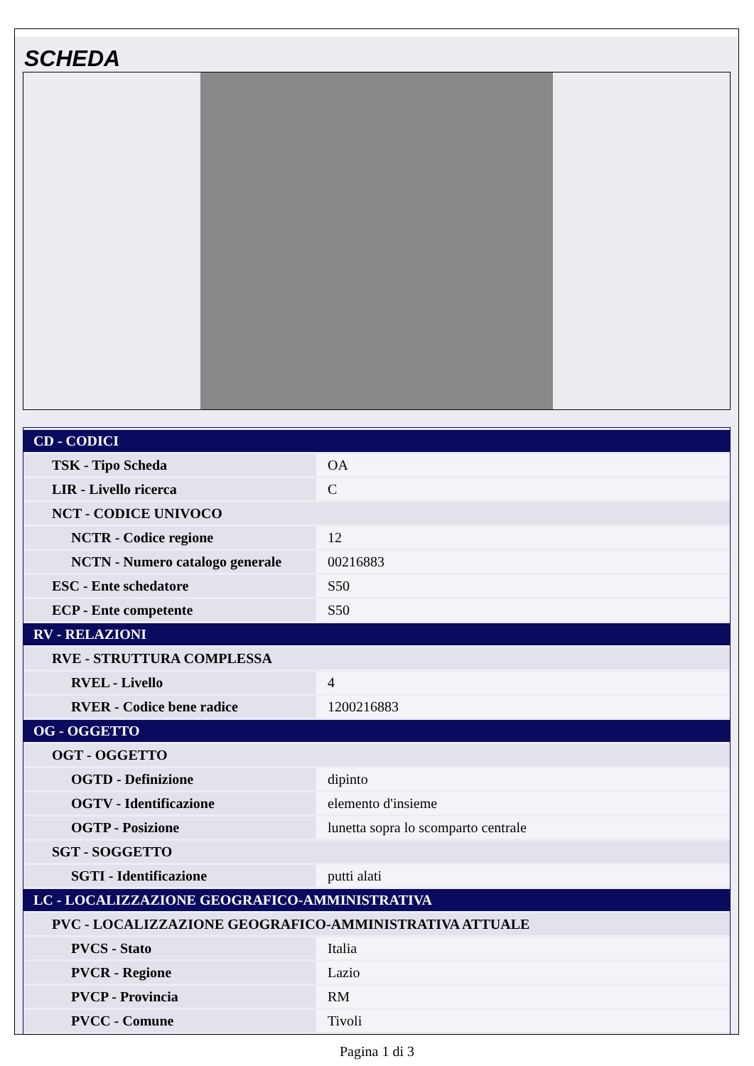SCHEDA
| CD - CODICI | |
| TSK - Tipo Scheda | OA |
| LIR - Livello ricerca | C |
| NCT - CODICE UNIVOCO | |
| NCTR - Codice regione | 12 |
| NCTN - Numero catalogo generale | 00216883 |
| ESC - Ente schedatore | S50 |
| ECP - Ente competente | S50 |
| RV - RELAZIONI | |
| RVE - STRUTTURA COMPLESSA | |
| RVEL - Livello | 4 |
| RVER - Codice bene radice | 1200216883 |
| OG - OGGETTO | |
| OGT - OGGETTO | |
| OGTD - Definizione | dipinto |
| OGTV - Identificazione | elemento d'insieme |
| OGTP - Posizione | lunetta sopra lo scomparto centrale |
| SGT - SOGGETTO | |
| SGTI - Identificazione | putti alati |
| LC - LOCALIZZAZIONE GEOGRAFICO-AMMINISTRATIVA | |
| PVC - LOCALIZZAZIONE GEOGRAFICO-AMMINISTRATIVA ATTUALE | |
| PVCS - Stato | Italia |
| PVCR - Regione | Lazio |
| PVCP - Provincia | RM |
| PVCC - Comune | Tivoli |
Pagina 1 di 3